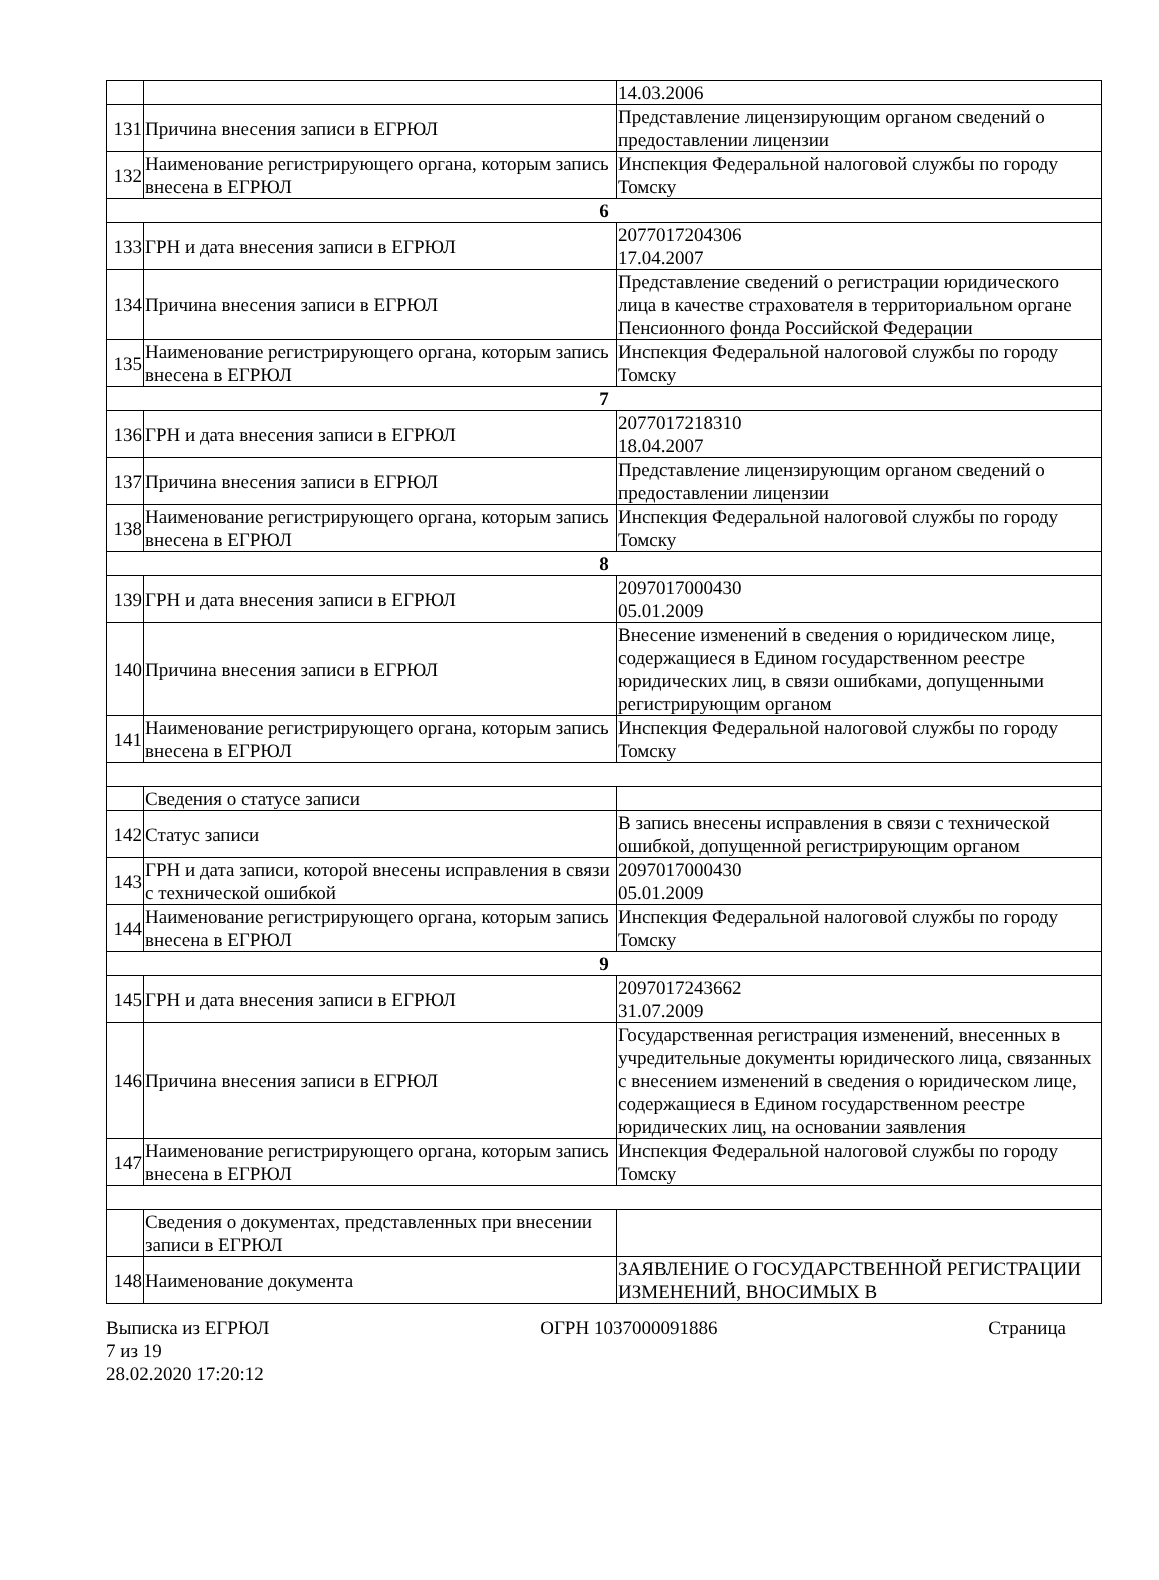| | | 14.03.2006 |
| 131 | Причина внесения записи в ЕГРЮЛ | Представление лицензирующим органом сведений о предоставлении лицензии |
| 132 | Наименование регистрирующего органа, которым запись внесена в ЕГРЮЛ | Инспекция Федеральной налоговой службы по городу Томску |
| 6 | | |
| 133 | ГРН и дата внесения записи в ЕГРЮЛ | 2077017204306 17.04.2007 |
| 134 | Причина внесения записи в ЕГРЮЛ | Представление сведений о регистрации юридического лица в качестве страхователя в территориальном органе Пенсионного фонда Российской Федерации |
| 135 | Наименование регистрирующего органа, которым запись внесена в ЕГРЮЛ | Инспекция Федеральной налоговой службы по городу Томску |
| 7 | | |
| 136 | ГРН и дата внесения записи в ЕГРЮЛ | 2077017218310 18.04.2007 |
| 137 | Причина внесения записи в ЕГРЮЛ | Представление лицензирующим органом сведений о предоставлении лицензии |
| 138 | Наименование регистрирующего органа, которым запись внесена в ЕГРЮЛ | Инспекция Федеральной налоговой службы по городу Томску |
| 8 | | |
| 139 | ГРН и дата внесения записи в ЕГРЮЛ | 2097017000430 05.01.2009 |
| 140 | Причина внесения записи в ЕГРЮЛ | Внесение изменений в сведения о юридическом лице, содержащиеся в Едином государственном реестре юридических лиц, в связи ошибками, допущенными регистрирующим органом |
| 141 | Наименование регистрирующего органа, которым запись внесена в ЕГРЮЛ | Инспекция Федеральной налоговой службы по городу Томску |
| | Сведения о статусе записи | |
| 142 | Статус записи | В запись внесены исправления в связи с технической ошибкой, допущенной регистрирующим органом |
| 143 | ГРН и дата записи, которой внесены исправления в связи с технической ошибкой | 2097017000430 05.01.2009 |
| 144 | Наименование регистрирующего органа, которым запись внесена в ЕГРЮЛ | Инспекция Федеральной налоговой службы по городу Томску |
| 9 | | |
| 145 | ГРН и дата внесения записи в ЕГРЮЛ | 2097017243662 31.07.2009 |
| 146 | Причина внесения записи в ЕГРЮЛ | Государственная регистрация изменений, внесенных в учредительные документы юридического лица, связанных с внесением изменений в сведения о юридическом лице, содержащиеся в Едином государственном реестре юридических лиц, на основании заявления |
| 147 | Наименование регистрирующего органа, которым запись внесена в ЕГРЮЛ | Инспекция Федеральной налоговой службы по городу Томску |
| | Сведения о документах, представленных при внесении записи в ЕГРЮЛ | |
| 148 | Наименование документа | ЗАЯВЛЕНИЕ О ГОСУДАРСТВЕННОЙ РЕГИСТРАЦИИ ИЗМЕНЕНИЙ, ВНОСИМЫХ В |
Выписка из ЕГРЮЛ ОГРН 1037000091886 Страница
7 из 19
28.02.2020 17:20:12